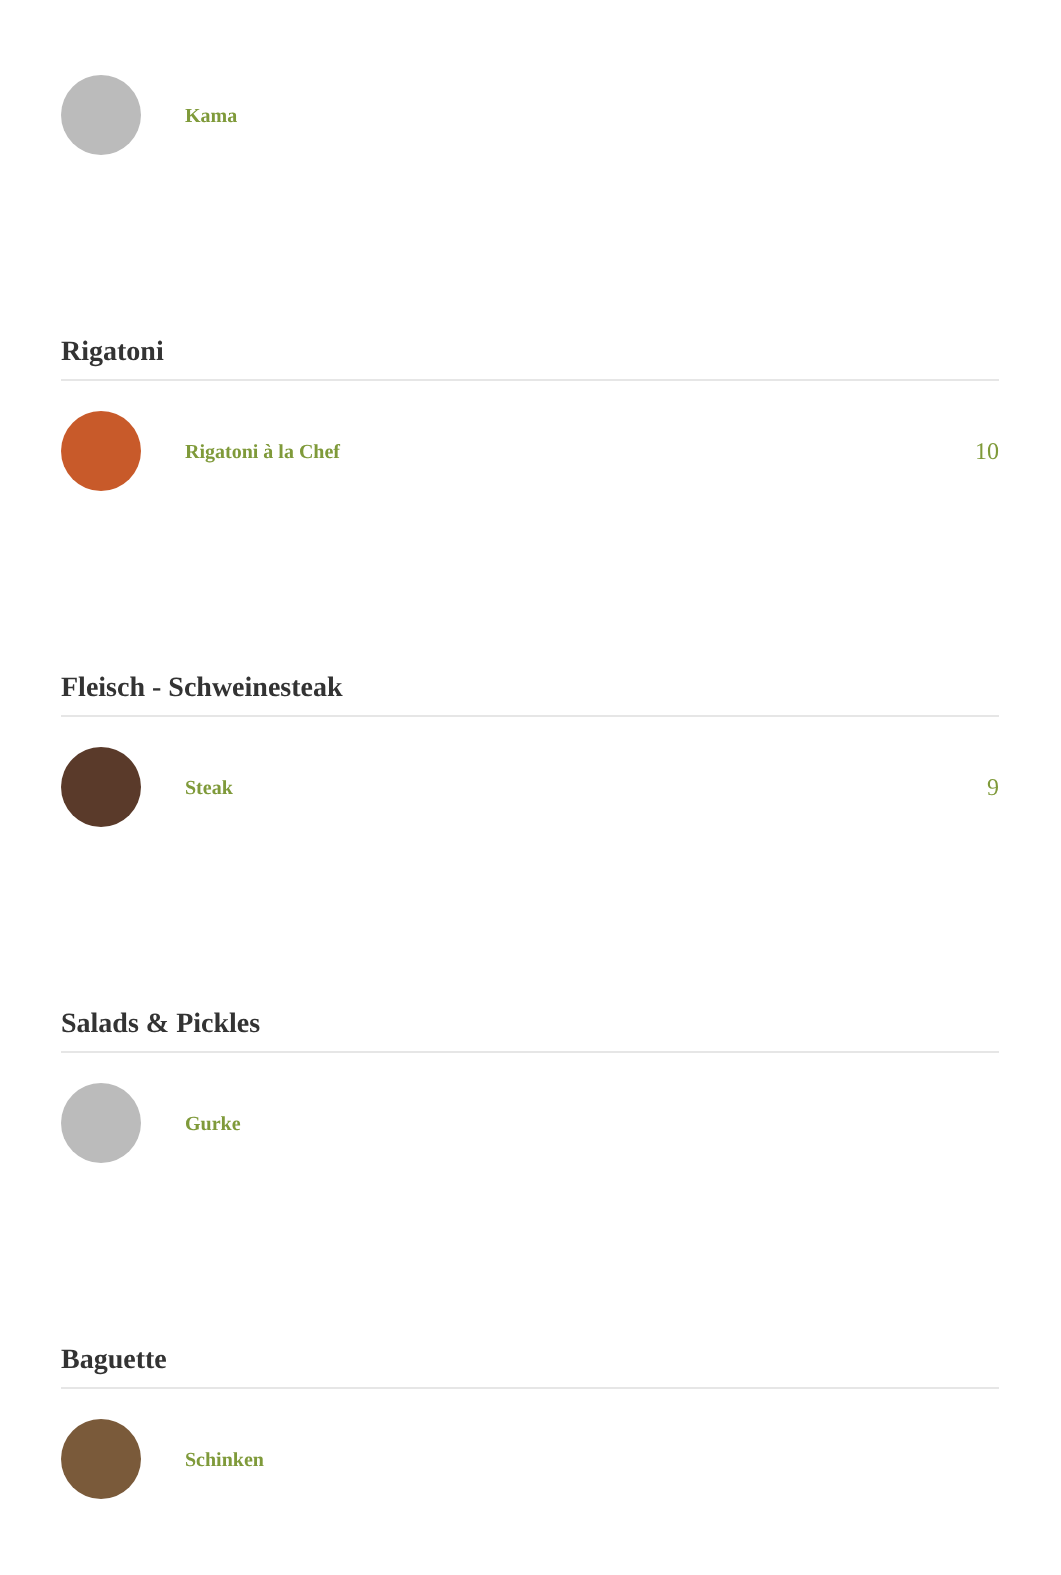Kama
Rigatoni
Rigatoni à la Chef
10
Fleisch - Schweinesteak
Steak
9
Salads & Pickles
Gurke
Baguette
Schinken